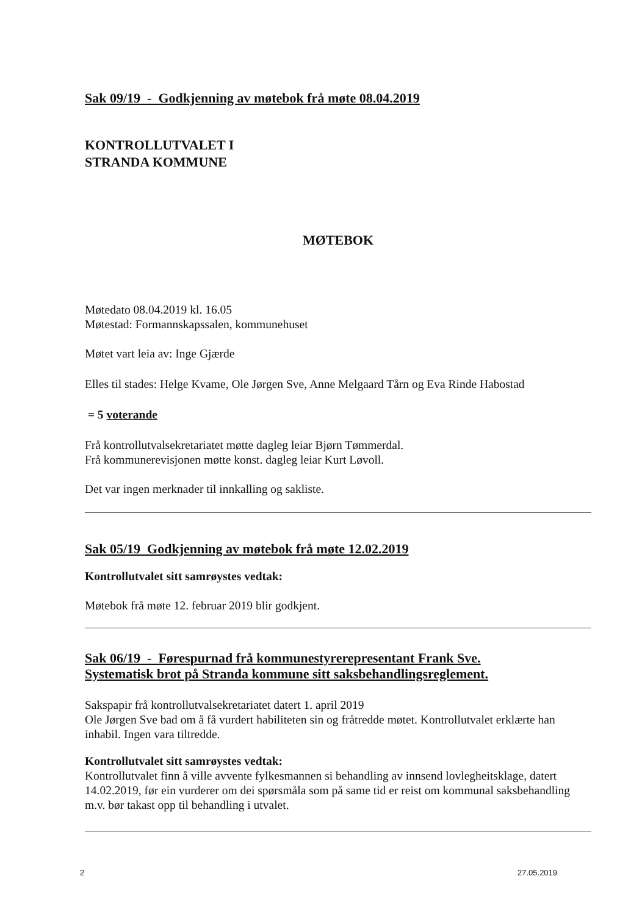Sak 09/19 - Godkjenning av møtebok frå møte 08.04.2019
KONTROLLUTVALET I
STRANDA KOMMUNE
MØTEBOK
Møtedato 08.04.2019 kl. 16.05
Møtestad: Formannskapssalen, kommunehuset
Møtet vart leia av: Inge Gjærde
Elles til stades: Helge Kvame, Ole Jørgen Sve, Anne Melgaard Tårn og Eva Rinde Habostad
= 5 voterande
Frå kontrollutvalsekretariatet møtte dagleg leiar Bjørn Tømmerdal.
Frå kommunerevisjonen møtte konst. dagleg leiar Kurt Løvoll.
Det var ingen merknader til innkalling og sakliste.
Sak 05/19 Godkjenning av møtebok frå møte 12.02.2019
Kontrollutvalet sitt samrøystes vedtak:
Møtebok frå møte 12. februar 2019 blir godkjent.
Sak 06/19 - Førespurnad frå kommunestyrerepresentant Frank Sve.
Systematisk brot på Stranda kommune sitt saksbehandlingsreglement.
Sakspapir frå kontrollutvalsekretariatet datert 1. april 2019
Ole Jørgen Sve bad om å få vurdert habiliteten sin og fråtredde møtet. Kontrollutvalet erklærte han inhabil. Ingen vara tiltredde.
Kontrollutvalet sitt samrøystes vedtak:
Kontrollutvalet finn å ville avvente fylkesmannen si behandling av innsend lovlegheitsklage, datert 14.02.2019, før ein vurderer om dei spørsmåla som på same tid er reist om kommunal saksbehandling m.v. bør takast opp til behandling i utvalet.
2 27.05.2019